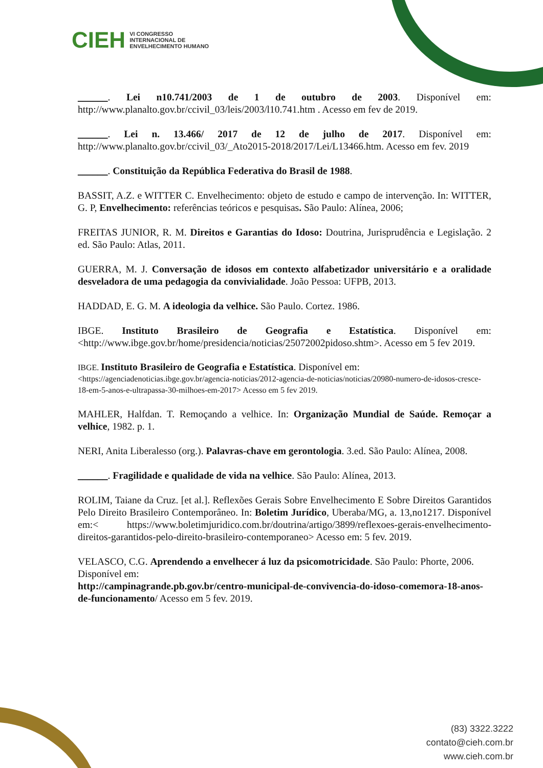CIEH VI CONGRESSO
INTERNACIONAL DE
ENVELHECIMENTO HUMANO
______. Lei n10.741/2003 de 1 de outubro de 2003. Disponível em: http://www.planalto.gov.br/ccivil_03/leis/2003/l10.741.htm . Acesso em fev de 2019.
______. Lei n. 13.466/ 2017 de 12 de julho de 2017. Disponível em: http://www.planalto.gov.br/ccivil_03/_Ato2015-2018/2017/Lei/L13466.htm. Acesso em fev. 2019
______. Constituição da República Federativa do Brasil de 1988.
BASSIT, A.Z. e WITTER C. Envelhecimento: objeto de estudo e campo de intervenção. In: WITTER, G. P, Envelhecimento: referências teóricos e pesquisas. São Paulo: Alínea, 2006;
FREITAS JUNIOR, R. M. Direitos e Garantias do Idoso: Doutrina, Jurisprudência e Legislação. 2 ed. São Paulo: Atlas, 2011.
GUERRA, M. J. Conversação de idosos em contexto alfabetizador universitário e a oralidade desveladora de uma pedagogia da convivialidade. João Pessoa: UFPB, 2013.
HADDAD, E. G. M. A ideologia da velhice. São Paulo. Cortez. 1986.
IBGE. Instituto Brasileiro de Geografia e Estatística. Disponível em: <http://www.ibge.gov.br/home/presidencia/noticias/25072002pidoso.shtm>. Acesso em 5 fev 2019.
IBGE. Instituto Brasileiro de Geografia e Estatística. Disponível em:
<https://agenciadenoticias.ibge.gov.br/agencia-noticias/2012-agencia-de-noticias/noticias/20980-numero-de-idosos-cresce-18-em-5-anos-e-ultrapassa-30-milhoes-em-2017> Acesso em 5 fev 2019.
MAHLER, Halfdan. T. Remoçando a velhice. In: Organização Mundial de Saúde. Remoçar a velhice, 1982. p. 1.
NERI, Anita Liberalesso (org.). Palavras-chave em gerontologia. 3.ed. São Paulo: Alínea, 2008.
______. Fragilidade e qualidade de vida na velhice. São Paulo: Alínea, 2013.
ROLIM, Taiane da Cruz. [et al.]. Reflexões Gerais Sobre Envelhecimento E Sobre Direitos Garantidos Pelo Direito Brasileiro Contemporâneo. In: Boletim Jurídico, Uberaba/MG, a. 13,no1217. Disponível em:< https://www.boletimjuridico.com.br/doutrina/artigo/3899/reflexoes-gerais-envelhecimento-direitos-garantidos-pelo-direito-brasileiro-contemporaneo> Acesso em: 5 fev. 2019.
VELASCO, C.G. Aprendendo a envelhecer á luz da psicomotricidade. São Paulo: Phorte, 2006.
Disponível em:
http://campinagrande.pb.gov.br/centro-municipal-de-convivencia-do-idoso-comemora-18-anos-de-funcionamento/ Acesso em 5 fev. 2019.
(83) 3322.3222
contato@cieh.com.br
www.cieh.com.br